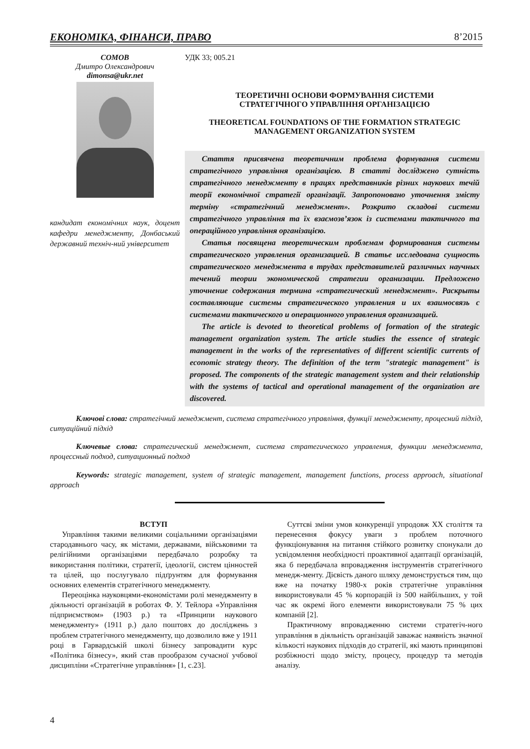ЕКОНОМІКА, ФІНАНСИ, ПРАВО 8’2015
СОМОВ
Дмитро Олександрович
dimonsa@ukr.net
кандидат економічних наук, доцент кафедри менеджменту, Донбаський державний техніч-ний університет
УДК 33; 005.21
ТЕОРЕТИЧНІ ОСНОВИ ФОРМУВАННЯ СИСТЕМИ
СТРАТЕГІЧНОГО УПРАВЛІННЯ ОРГАНІЗАЦІЄЮ
THEORETICAL FOUNDATIONS OF THE FORMATION STRATEGIC
MANAGEMENT ORGANIZATION SYSTEM
Стаття присвячена теоретичним проблема формування системи стратегічного управління організацією. В статті досліджено сутність стратегічного менеджменту в працях представників різних наукових течій теорії економічної стратегії організації. Запропоновано уточнення змісту терміну «стратегічний менеджмент». Розкрито складові системи стратегічного управління та їх взаємозв’язок із системами тактичного та операційного управління організацією.
Статья посвящена теоретическим проблемам формирования системы стратегического управления организацией. В статье исследована сущность стратегического менеджмента в трудах представителей различных научных течений теории экономической стратегии организации. Предложено уточнение содержания термина «стратегический менеджмент». Раскрыты составляющие системы стратегического управления и их взаимосвязь с системами тактического и операционного управления организацией.
The article is devoted to theoretical problems of formation of the strategic management organization system. The article studies the essence of strategic management in the works of the representatives of different scientific currents of economic strategy theory. The definition of the term "strategic management" is proposed. The components of the strategic management system and their relationship with the systems of tactical and operational management of the organization are discovered.
Ключові слова: стратегічний менеджмент, система стратегічного управління, функції менеджменту, процесний підхід, ситуаційний підхід
Ключевые слова: стратегический менеджмент, система стратегического управления, функции менеджмента, процессный подход, ситуационный подход
Keywords: strategic management, system of strategic management, management functions, process approach, situational approach
ВСТУП
Управління такими великими соціальними організаціями стародавнього часу, як містами, державами, військовими та релігійними організаціями передбачало розробку та використання політики, стратегії, ідеології, систем цінностей та цілей, що послугувало підґрунтям для формування основних елементів стратегічного менеджменту.
Переоцінка науковцями-економістами ролі менеджменту в діяльності організацій в роботах Ф. У. Тейлора «Управління підприємством» (1903 р.) та «Принципи наукового менеджменту» (1911 р.) дало поштовх до досліджень з проблем стратегічного менеджменту, що дозволило вже у 1911 році в Гарвардській школі бізнесу запровадити курс «Політика бізнесу», який став прообразом сучасної учбової дисципліни «Стратегічне управління» [1, с.23].
Суттєві зміни умов конкуренції упродовж XX століття та перенесення фокусу уваги з проблем поточного функціонування на питання стійкого розвитку спонукали до усвідомлення необхідності проактивної адаптації організацій, яка б передбачала впровадження інструментів стратегічного менедж-менту. Дієвість даного шляху демонструється тим, що вже на початку 1980-х років стратегічне управління використовували 45 % корпорацій із 500 найбільших, у той час як окремі його елементи використовували 75 % цих компаній [2].
Практичному впровадженню системи стратегіч-ного управління в діяльність організацій заважає наявність значної кількості наукових підходів до стратегії, які мають принципові розбіжності щодо змісту, процесу, процедур та методів аналізу.
4